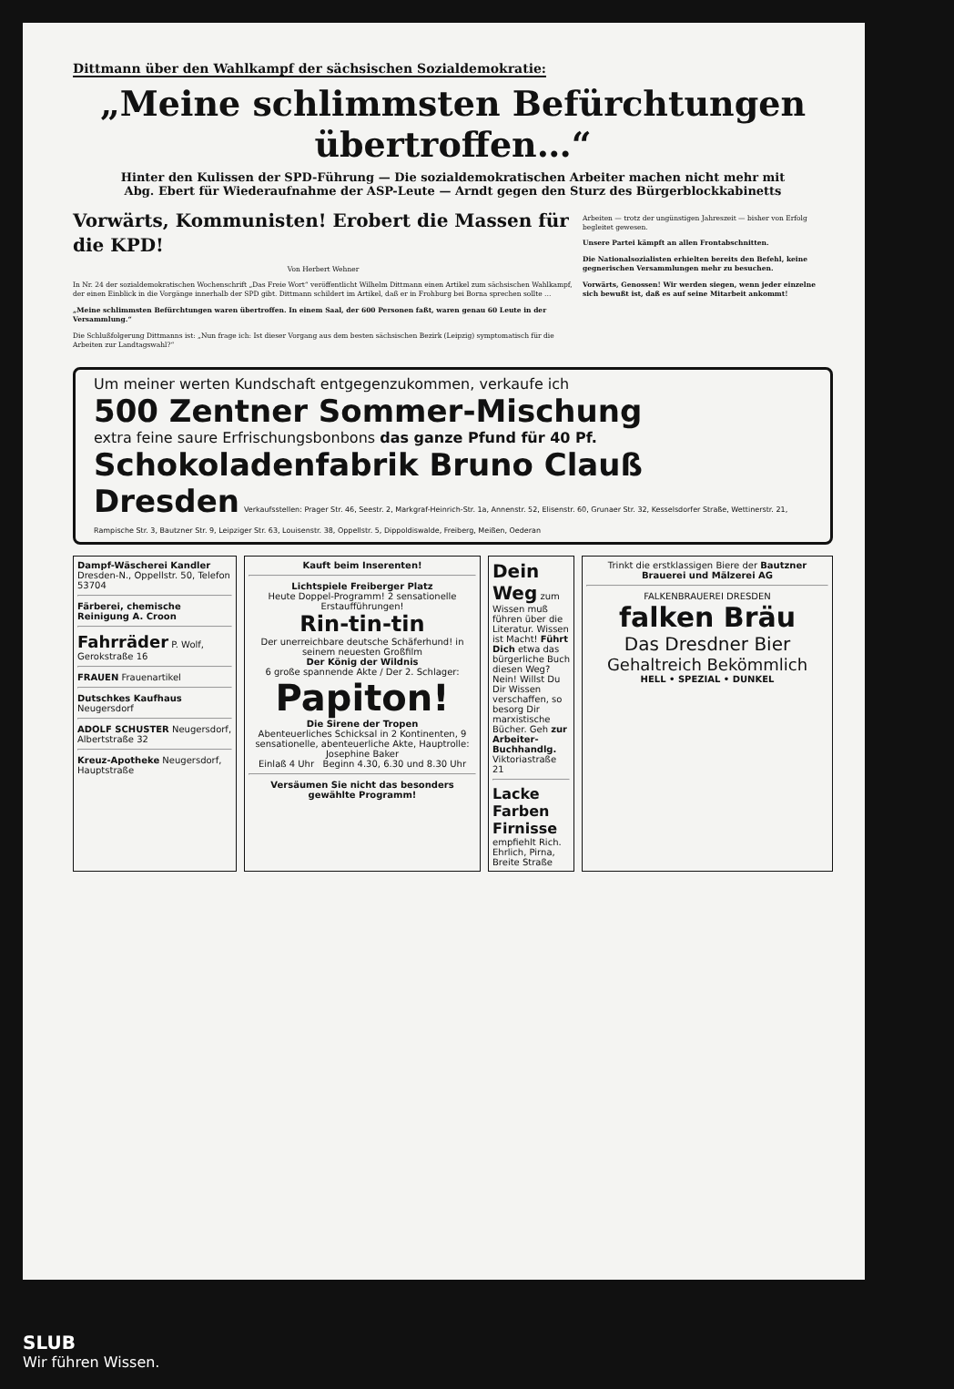Dittmann über den Wahlkampf der sächsischen Sozialdemokratie:
„Meine schlimmsten Befürchtungen übertroffen…“
Hinter den Kulissen der SPD-Führung — Die sozialdemokratischen Arbeiter machen nicht mehr mit
Abg. Ebert für Wiederaufnahme der ASP-Leute — Arndt gegen den Sturz des Bürgerblockkabinetts
Vorwärts, Kommunisten! Erobert die Massen für die KPD!
Von Herbert Wehner
In Nr. 24 der sozialdemokratischen Wochenschrift „Das Freie Wort“ veröffentlicht Wilhelm Dittmann einen Artikel zum sächsischen Wahlkampf, der einen Einblick in die Vorgänge innerhalb der SPD gibt. Dittmann schildert im Artikel, daß er in Frohburg bei Borna sprechen sollte …
„Meine schlimmsten Befürchtungen waren übertroffen. In einem Saal, der 600 Personen faßt, waren genau 60 Leute in der Versammlung.“
Die Schlußfolgerung Dittmanns ist: „Nun frage ich: Ist dieser Vorgang aus dem besten sächsischen Bezirk (Leipzig) symptomatisch für die Arbeiten zur Landtagswahl?“
Arbeiten — trotz der ungünstigen Jahreszeit — bisher von Erfolg begleitet gewesen.
Unsere Partei kämpft an allen Frontabschnitten.
Die Nationalsozialisten erhielten bereits den Befehl, keine gegnerischen Versammlungen mehr zu besuchen.
Vorwärts, Genossen! Wir werden siegen, wenn jeder einzelne sich bewußt ist, daß es auf seine Mitarbeit ankommt!
Um meiner werten Kundschaft entgegenzukommen, verkaufe ich
500 Zentner Sommer-Mischung
extra feine saure Erfrischungsbonbons das ganze Pfund für 40 Pf.
Schokoladenfabrik Bruno Clauß
Dresden Verkaufsstellen: Prager Str. 46, Seestr. 2, Markgraf-Heinrich-Str. 1a, Annenstr. 52, Elisenstr. 60, Grunaer Str. 32, Kesselsdorfer Straße, Wettinerstr. 21, Rampische Str. 3, Bautzner Str. 9, Leipziger Str. 63, Louisenstr. 38, Oppellstr. 5, Dippoldiswalde, Freiberg, Meißen, Oederan
Dampf-Wäscherei Kandler Dresden-N., Oppellstr. 50, Telefon 53704
Färberei, chemische Reinigung A. Croon
Fahrräder P. Wolf, Gerokstraße 16
FRAUEN Frauenartikel
Dutschkes Kaufhaus Neugersdorf
ADOLF SCHUSTER Neugersdorf, Albertstraße 32
Kreuz-Apotheke Neugersdorf, Hauptstraße
Kauft beim Inserenten!
Lichtspiele Freiberger Platz
Heute Doppel-Programm! 2 sensationelle Erstaufführungen!
Rin-tin-tin
Der unerreichbare deutsche Schäferhund! in seinem neuesten Großfilm
Der König der Wildnis
6 große spannende Akte / Der 2. Schlager:
Papiton!
Die Sirene der Tropen
Abenteuerliches Schicksal in 2 Kontinenten, 9 sensationelle, abenteuerliche Akte, Hauptrolle: Josephine Baker
Einlaß 4 Uhr Beginn 4.30, 6.30 und 8.30 Uhr
Versäumen Sie nicht das besonders gewählte Programm!
Dein Weg zum Wissen muß führen über die Literatur. Wissen ist Macht! Führt Dich etwa das bürgerliche Buch diesen Weg? Nein! Willst Du Dir Wissen verschaffen, so besorg Dir marxistische Bücher. Geh zur Arbeiter-Buchhandlg. Viktoriastraße 21
Lacke Farben Firnisse empfiehlt Rich. Ehrlich, Pirna, Breite Straße
Trinkt die erstklassigen Biere der Bautzner Brauerei und Mälzerei AG
FALKENBRAUEREI DRESDEN
falken Bräu
Das Dresdner Bier
Gehaltreich Bekömmlich
HELL • SPEZIAL • DUNKEL
SLUB
Wir führen Wissen.